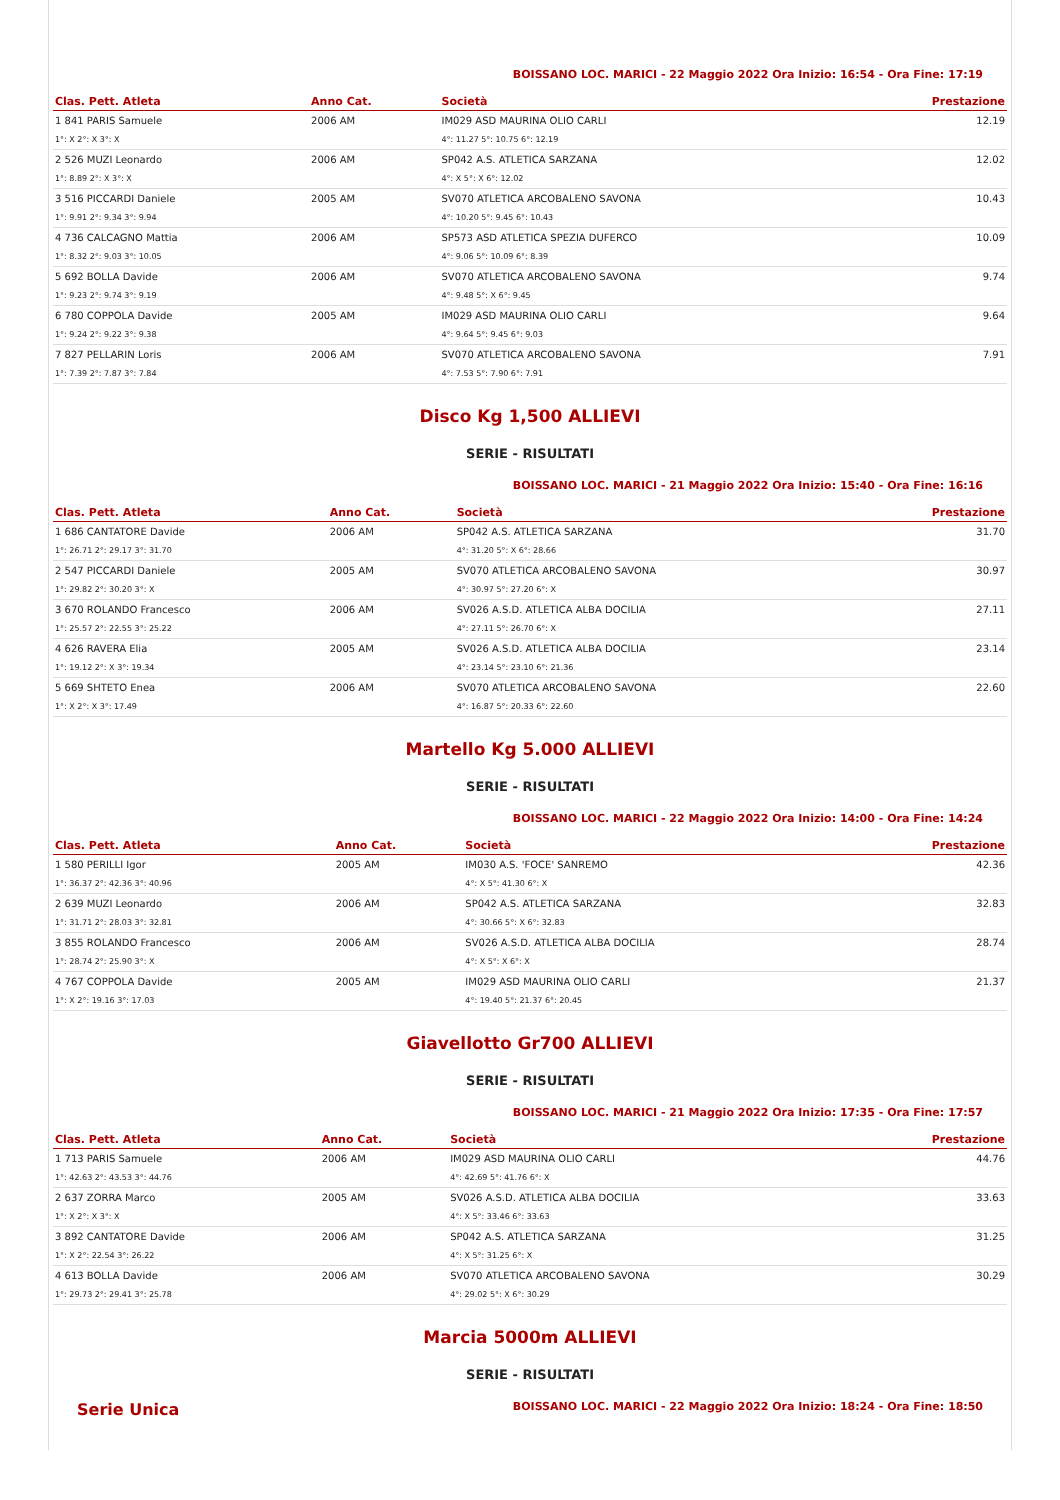BOISSANO LOC. MARICI - 22 Maggio 2022 Ora Inizio: 16:54 - Ora Fine: 17:19
| Clas. Pett. Atleta | Anno Cat. | Società | Prestazione |
| --- | --- | --- | --- |
| 1 841 PARIS Samuele | 2006 AM | IM029 ASD MAURINA OLIO CARLI | 12.19 |
| 1°: X 2°: X 3°: X | | 4°: 11.27 5°: 10.75 6°: 12.19 | |
| 2 526 MUZI Leonardo | 2006 AM | SP042 A.S. ATLETICA SARZANA | 12.02 |
| 1°: 8.89 2°: X 3°: X | | 4°: X 5°: X 6°: 12.02 | |
| 3 516 PICCARDI Daniele | 2005 AM | SV070 ATLETICA ARCOBALENO SAVONA | 10.43 |
| 1°: 9.91 2°: 9.34 3°: 9.94 | | 4°: 10.20 5°: 9.45 6°: 10.43 | |
| 4 736 CALCAGNO Mattia | 2006 AM | SP573 ASD ATLETICA SPEZIA DUFERCO | 10.09 |
| 1°: 8.32 2°: 9.03 3°: 10.05 | | 4°: 9.06 5°: 10.09 6°: 8.39 | |
| 5 692 BOLLA Davide | 2006 AM | SV070 ATLETICA ARCOBALENO SAVONA | 9.74 |
| 1°: 9.23 2°: 9.74 3°: 9.19 | | 4°: 9.48 5°: X 6°: 9.45 | |
| 6 780 COPPOLA Davide | 2005 AM | IM029 ASD MAURINA OLIO CARLI | 9.64 |
| 1°: 9.24 2°: 9.22 3°: 9.38 | | 4°: 9.64 5°: 9.45 6°: 9.03 | |
| 7 827 PELLARIN Loris | 2006 AM | SV070 ATLETICA ARCOBALENO SAVONA | 7.91 |
| 1°: 7.39 2°: 7.87 3°: 7.84 | | 4°: 7.53 5°: 7.90 6°: 7.91 | |
Disco Kg 1,500 ALLIEVI
SERIE - RISULTATI
BOISSANO LOC. MARICI - 21 Maggio 2022 Ora Inizio: 15:40 - Ora Fine: 16:16
| Clas. Pett. Atleta | Anno Cat. | Società | Prestazione |
| --- | --- | --- | --- |
| 1 686 CANTATORE Davide | 2006 AM | SP042 A.S. ATLETICA SARZANA | 31.70 |
| 1°: 26.71 2°: 29.17 3°: 31.70 | | 4°: 31.20 5°: X 6°: 28.66 | |
| 2 547 PICCARDI Daniele | 2005 AM | SV070 ATLETICA ARCOBALENO SAVONA | 30.97 |
| 1°: 29.82 2°: 30.20 3°: X | | 4°: 30.97 5°: 27.20 6°: X | |
| 3 670 ROLANDO Francesco | 2006 AM | SV026 A.S.D. ATLETICA ALBA DOCILIA | 27.11 |
| 1°: 25.57 2°: 22.55 3°: 25.22 | | 4°: 27.11 5°: 26.70 6°: X | |
| 4 626 RAVERA Elia | 2005 AM | SV026 A.S.D. ATLETICA ALBA DOCILIA | 23.14 |
| 1°: 19.12 2°: X 3°: 19.34 | | 4°: 23.14 5°: 23.10 6°: 21.36 | |
| 5 669 SHTETO Enea | 2006 AM | SV070 ATLETICA ARCOBALENO SAVONA | 22.60 |
| 1°: X 2°: X 3°: 17.49 | | 4°: 16.87 5°: 20.33 6°: 22.60 | |
Martello Kg 5.000 ALLIEVI
SERIE - RISULTATI
BOISSANO LOC. MARICI - 22 Maggio 2022 Ora Inizio: 14:00 - Ora Fine: 14:24
| Clas. Pett. Atleta | Anno Cat. | Società | Prestazione |
| --- | --- | --- | --- |
| 1 580 PERILLI Igor | 2005 AM | IM030 A.S. 'FOCE' SANREMO | 42.36 |
| 1°: 36.37 2°: 42.36 3°: 40.96 | | 4°: X 5°: 41.30 6°: X | |
| 2 639 MUZI Leonardo | 2006 AM | SP042 A.S. ATLETICA SARZANA | 32.83 |
| 1°: 31.71 2°: 28.03 3°: 32.81 | | 4°: 30.66 5°: X 6°: 32.83 | |
| 3 855 ROLANDO Francesco | 2006 AM | SV026 A.S.D. ATLETICA ALBA DOCILIA | 28.74 |
| 1°: 28.74 2°: 25.90 3°: X | | 4°: X 5°: X 6°: X | |
| 4 767 COPPOLA Davide | 2005 AM | IM029 ASD MAURINA OLIO CARLI | 21.37 |
| 1°: X 2°: 19.16 3°: 17.03 | | 4°: 19.40 5°: 21.37 6°: 20.45 | |
Giavellotto Gr700 ALLIEVI
SERIE - RISULTATI
BOISSANO LOC. MARICI - 21 Maggio 2022 Ora Inizio: 17:35 - Ora Fine: 17:57
| Clas. Pett. Atleta | Anno Cat. | Società | Prestazione |
| --- | --- | --- | --- |
| 1 713 PARIS Samuele | 2006 AM | IM029 ASD MAURINA OLIO CARLI | 44.76 |
| 1°: 42.63 2°: 43.53 3°: 44.76 | | 4°: 42.69 5°: 41.76 6°: X | |
| 2 637 ZORRA Marco | 2005 AM | SV026 A.S.D. ATLETICA ALBA DOCILIA | 33.63 |
| 1°: X 2°: X 3°: X | | 4°: X 5°: 33.46 6°: 33.63 | |
| 3 892 CANTATORE Davide | 2006 AM | SP042 A.S. ATLETICA SARZANA | 31.25 |
| 1°: X 2°: 22.54 3°: 26.22 | | 4°: X 5°: 31.25 6°: X | |
| 4 613 BOLLA Davide | 2006 AM | SV070 ATLETICA ARCOBALENO SAVONA | 30.29 |
| 1°: 29.73 2°: 29.41 3°: 25.78 | | 4°: 29.02 5°: X 6°: 30.29 | |
Marcia 5000m ALLIEVI
SERIE - RISULTATI
Serie Unica BOISSANO LOC. MARICI - 22 Maggio 2022 Ora Inizio: 18:24 - Ora Fine: 18:50